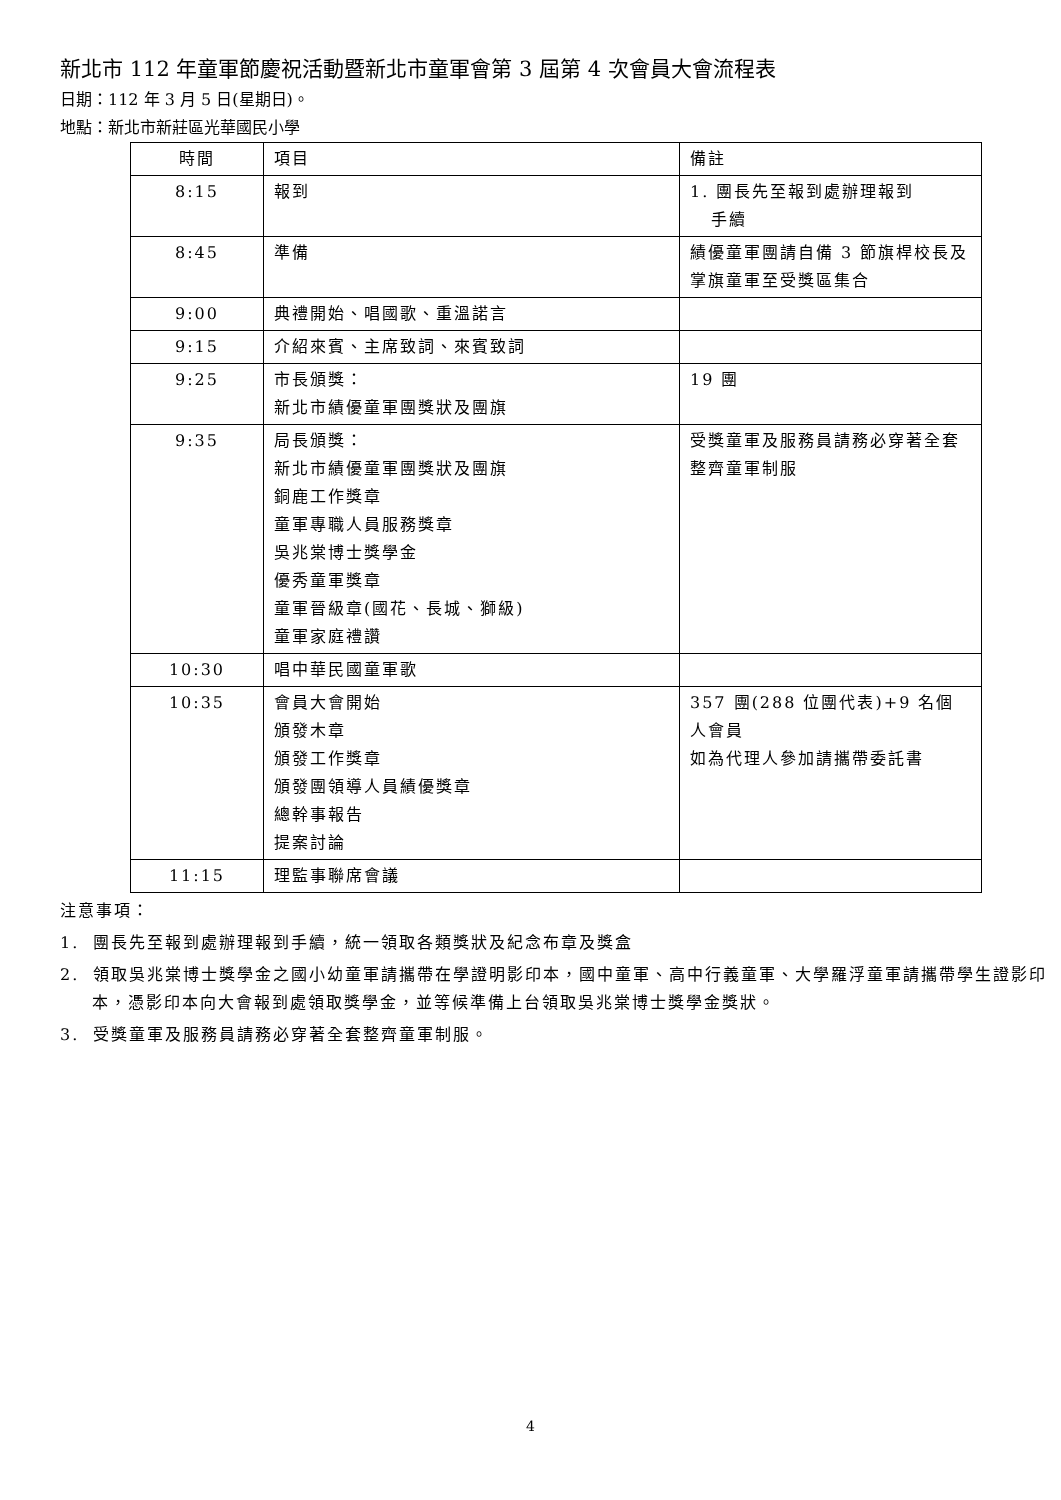新北市 112 年童軍節慶祝活動暨新北市童軍會第 3 屆第 4 次會員大會流程表
日期：112 年 3 月 5 日(星期日)。
地點：新北市新莊區光華國民小學
| 時間 | 項目 | 備註 |
| 8:15 | 報到 | 1. 團長先至報到處辦理報到 手續 |
| 8:45 | 準備 | 績優童軍團請自備 3 節旗桿校長及掌旗童軍至受獎區集合 |
| 9:00 | 典禮開始、唱國歌、重溫諾言 | |
| 9:15 | 介紹來賓、主席致詞、來賓致詞 | |
| 9:25 | 市長頒獎： 新北市績優童軍團獎狀及團旗 | 19 團 |
| 9:35 | 局長頒獎： 新北市績優童軍團獎狀及團旗 銅鹿工作獎章 童軍專職人員服務獎章 吳兆棠博士獎學金 優秀童軍獎章 童軍晉級章(國花、長城、獅級) 童軍家庭禮讚 | 受獎童軍及服務員請務必穿著全套整齊童軍制服 |
| 10:30 | 唱中華民國童軍歌 | |
| 10:35 | 會員大會開始 頒發木章 頒發工作獎章 頒發團領導人員績優獎章 總幹事報告 提案討論 | 357 團(288 位團代表)+9 名個人會員 如為代理人參加請攜帶委託書 |
| 11:15 | 理監事聯席會議 | |
注意事項：
1. 團長先至報到處辦理報到手續，統一領取各類獎狀及紀念布章及獎盒
2. 領取吳兆棠博士獎學金之國小幼童軍請攜帶在學證明影印本，國中童軍、高中行義童軍、大學羅浮童軍請攜帶學生證影印本，憑影印本向大會報到處領取獎學金，並等候準備上台領取吳兆棠博士獎學金獎狀。
3. 受獎童軍及服務員請務必穿著全套整齊童軍制服。
4